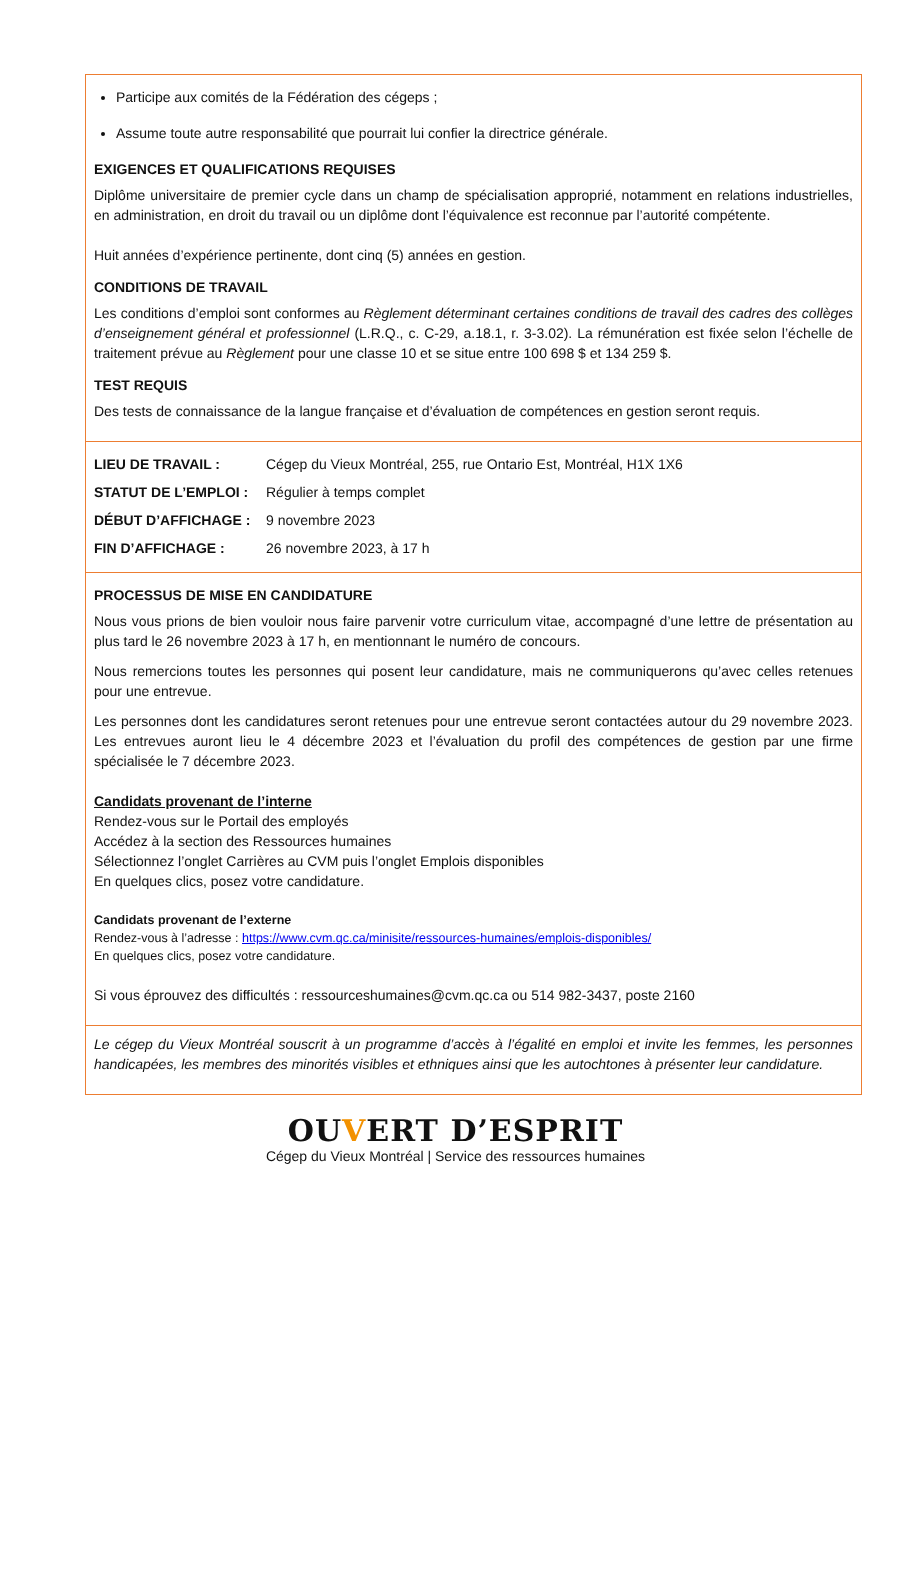Participe aux comités de la Fédération des cégeps ;
Assume toute autre responsabilité que pourrait lui confier la directrice générale.
EXIGENCES ET QUALIFICATIONS REQUISES
Diplôme universitaire de premier cycle dans un champ de spécialisation approprié, notamment en relations industrielles, en administration, en droit du travail ou un diplôme dont l’équivalence est reconnue par l’autorité compétente.
Huit années d’expérience pertinente, dont cinq (5) années en gestion.
CONDITIONS DE TRAVAIL
Les conditions d’emploi sont conformes au Règlement déterminant certaines conditions de travail des cadres des collèges d’enseignement général et professionnel (L.R.Q., c. C-29, a.18.1, r. 3-3.02). La rémunération est fixée selon l’échelle de traitement prévue au Règlement pour une classe 10 et se situe entre 100 698 $ et 134 259 $.
TEST REQUIS
Des tests de connaissance de la langue française et d’évaluation de compétences en gestion seront requis.
| LIEU DE TRAVAIL : | Cégep du Vieux Montréal, 255, rue Ontario Est, Montréal, H1X 1X6 |
| STATUT DE L’EMPLOI : | Régulier à temps complet |
| DÉBUT D’AFFICHAGE : | 9 novembre 2023 |
| FIN D’AFFICHAGE : | 26 novembre 2023, à 17 h |
PROCESSUS DE MISE EN CANDIDATURE
Nous vous prions de bien vouloir nous faire parvenir votre curriculum vitae, accompagné d’une lettre de présentation au plus tard le 26 novembre 2023 à 17 h, en mentionnant le numéro de concours.
Nous remercions toutes les personnes qui posent leur candidature, mais ne communiquerons qu’avec celles retenues pour une entrevue.
Les personnes dont les candidatures seront retenues pour une entrevue seront contactées autour du 29 novembre 2023. Les entrevues auront lieu le 4 décembre 2023 et l’évaluation du profil des compétences de gestion par une firme spécialisée le 7 décembre 2023.
Candidats provenant de l’interne
Rendez-vous sur le Portail des employés
Accédez à la section des Ressources humaines
Sélectionnez l’onglet Carrières au CVM puis l’onglet Emplois disponibles
En quelques clics, posez votre candidature.
Candidats provenant de l’externe
Rendez-vous à l’adresse : https://www.cvm.qc.ca/minisite/ressources-humaines/emplois-disponibles/
En quelques clics, posez votre candidature.
Si vous éprouvez des difficultés : ressourceshumaines@cvm.qc.ca ou 514 982-3437, poste 2160
Le cégep du Vieux Montréal souscrit à un programme d’accès à l’égalité en emploi et invite les femmes, les personnes handicapées, les membres des minorités visibles et ethniques ainsi que les autochtones à présenter leur candidature.
OUVERT D’ESPRIT
Cégep du Vieux Montréal | Service des ressources humaines